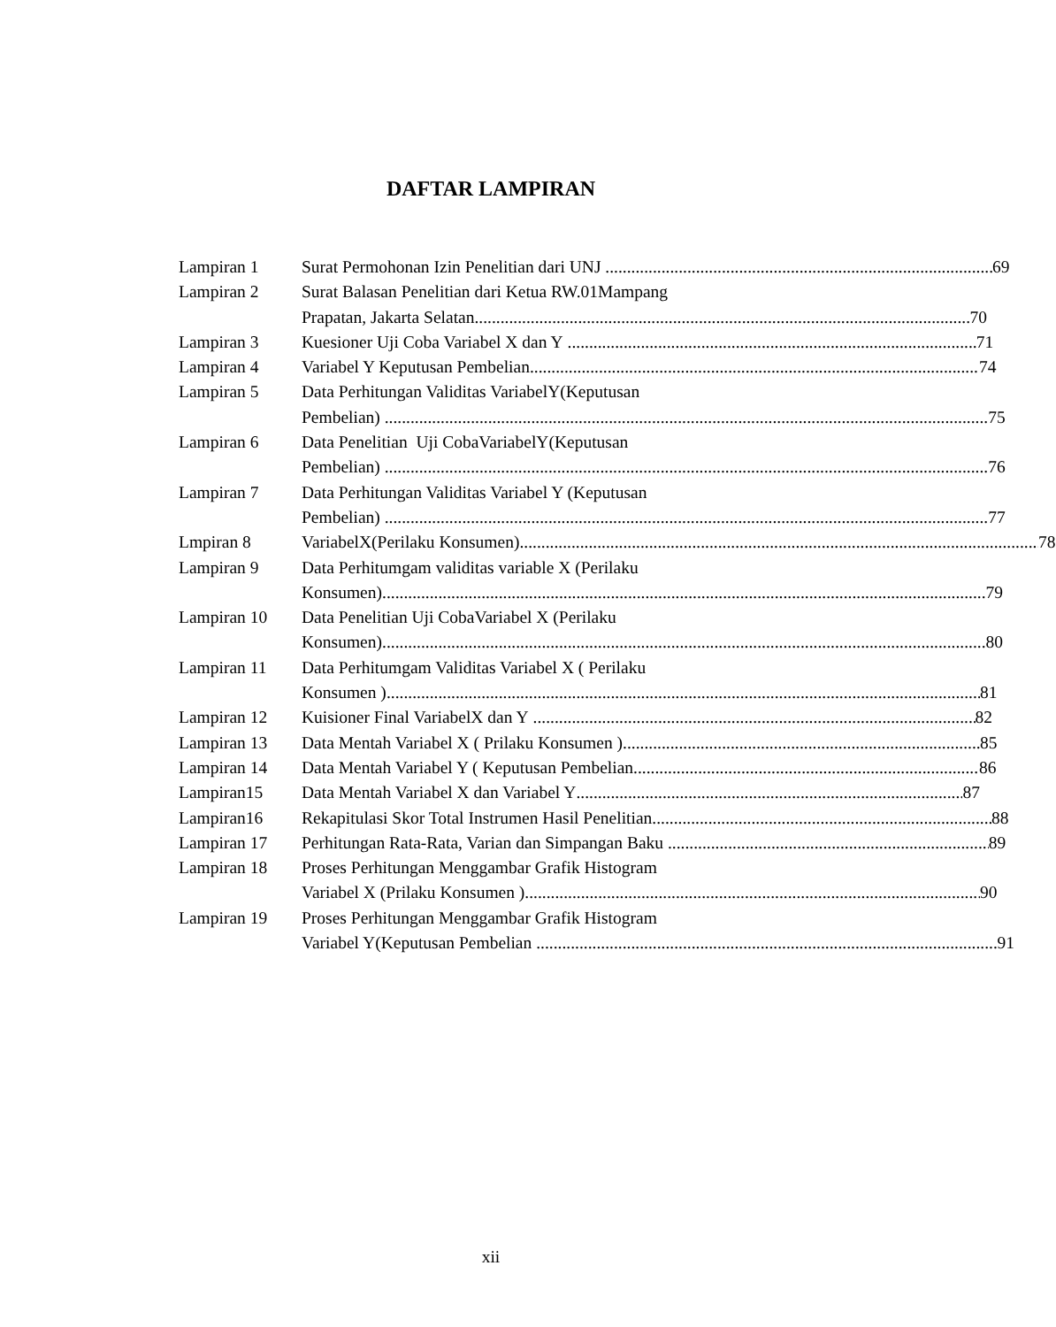DAFTAR LAMPIRAN
Lampiran 1 Surat Permohonan Izin Penelitian dari UNJ 69
Lampiran 2 Surat Balasan Penelitian dari Ketua RW.01Mampang
Prapatan, Jakarta Selatan 70
Lampiran 3 Kuesioner Uji Coba Variabel X dan Y 71
Lampiran 4 Variabel Y Keputusan Pembelian 74
Lampiran 5 Data Perhitungan Validitas VariabelY(Keputusan
Pembelian) 75
Lampiran 6 Data Penelitian Uji CobaVariabelY(Keputusan
Pembelian) 76
Lampiran 7 Data Perhitungan Validitas Variabel Y (Keputusan
Pembelian) 77
Lmpiran 8 VariabelX(Perilaku Konsumen) 78
Lampiran 9 Data Perhitumgam validitas variable X (Perilaku
Konsumen) 79
Lampiran 10 Data Penelitian Uji CobaVariabel X (Perilaku
Konsumen) 80
Lampiran 11 Data Perhitumgam Validitas Variabel X ( Perilaku
Konsumen ) 81
Lampiran 12 Kuisioner Final VariabelX dan Y 82
Lampiran 13 Data Mentah Variabel X ( Prilaku Konsumen ) 85
Lampiran 14 Data Mentah Variabel Y ( Keputusan Pembelian 86
Lampiran15 Data Mentah Variabel X dan Variabel Y 87
Lampiran16 Rekapitulasi Skor Total Instrumen Hasil Penelitian 88
Lampiran 17 Perhitungan Rata-Rata, Varian dan Simpangan Baku 89
Lampiran 18 Proses Perhitungan Menggambar Grafik Histogram
Variabel X (Prilaku Konsumen ) 90
Lampiran 19 Proses Perhitungan Menggambar Grafik Histogram
Variabel Y(Keputusan Pembelian 91
xii